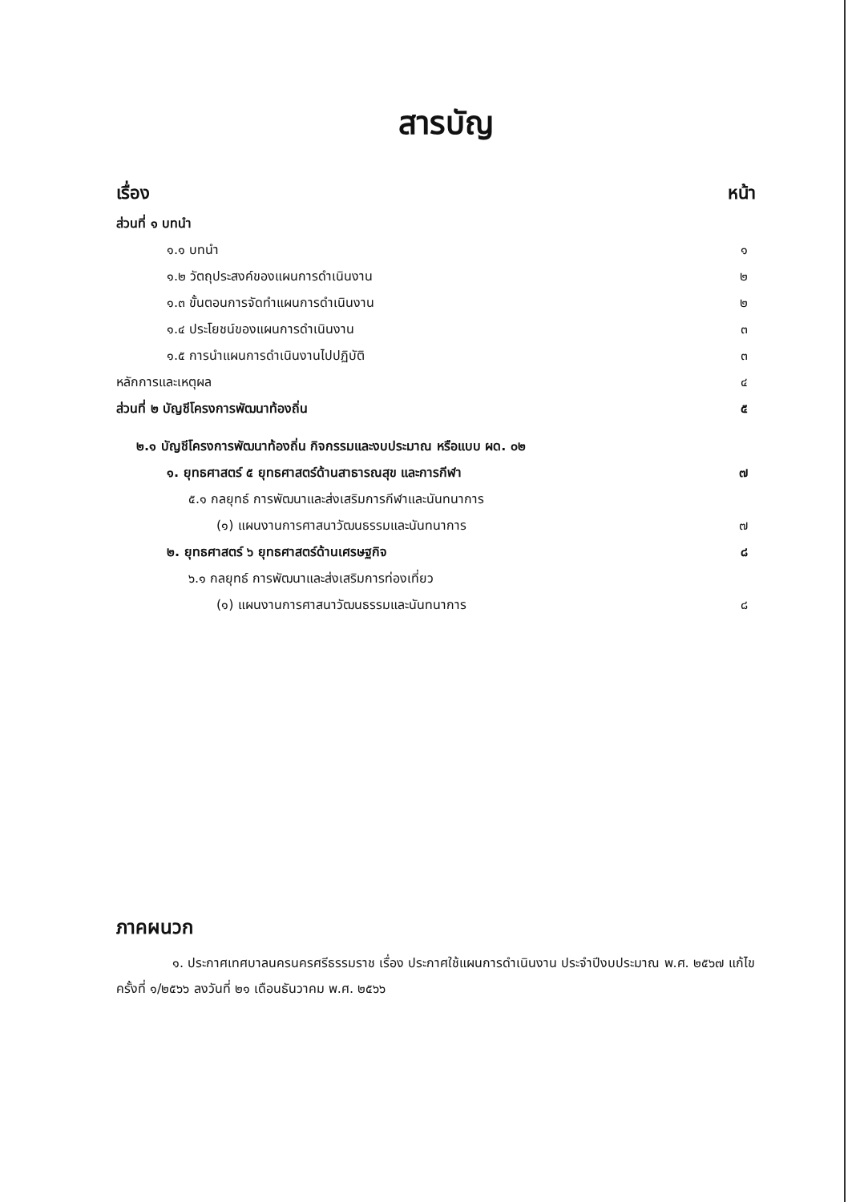สารบัญ
เรื่อง หน้า
ส่วนที่ ๑ บทนำ
๑.๑ บทนำ ๑
๑.๒ วัตถุประสงค์ของแผนการดำเนินงาน ๒
๑.๓ ขั้นตอนการจัดทำแผนการดำเนินงาน ๒
๑.๔ ประโยชน์ของแผนการดำเนินงาน ๓
๑.๕ การนำแผนการดำเนินงานไปปฏิบัติ ๓
หลักการและเหตุผล ๔
ส่วนที่ ๒ บัญชีโครงการพัฒนาท้องถิ่น ๕
๒.๑ บัญชีโครงการพัฒนาท้องถิ่น กิจกรรมและงบประมาณ หรือแบบ ผด. ๐๒
๑. ยุทธศาสตร์ ๕ ยุทธศาสตร์ด้านสาธารณสุข และการกีฬา ๗
๕.๑ กลยุทธ์ การพัฒนาและส่งเสริมการกีฬาและนันทนาการ
(๑) แผนงานการศาสนาวัฒนธรรมและนันทนาการ ๗
๒. ยุทธศาสตร์ ๖ ยุทธศาสตร์ด้านเศรษฐกิจ ๘
๖.๑ กลยุทธ์ การพัฒนาและส่งเสริมการท่องเที่ยว
(๑) แผนงานการศาสนาวัฒนธรรมและนันทนาการ ๘
ภาคผนวก
๑. ประกาศเทศบาลนครนครศรีธรรมราช เรื่อง ประกาศใช้แผนการดำเนินงาน ประจำปีงบประมาณ พ.ศ. ๒๕๖๗ แก้ไข ครั้งที่ ๑/๒๕๖๖ ลงวันที่ ๒๑ เดือนธันวาคม พ.ศ. ๒๕๖๖